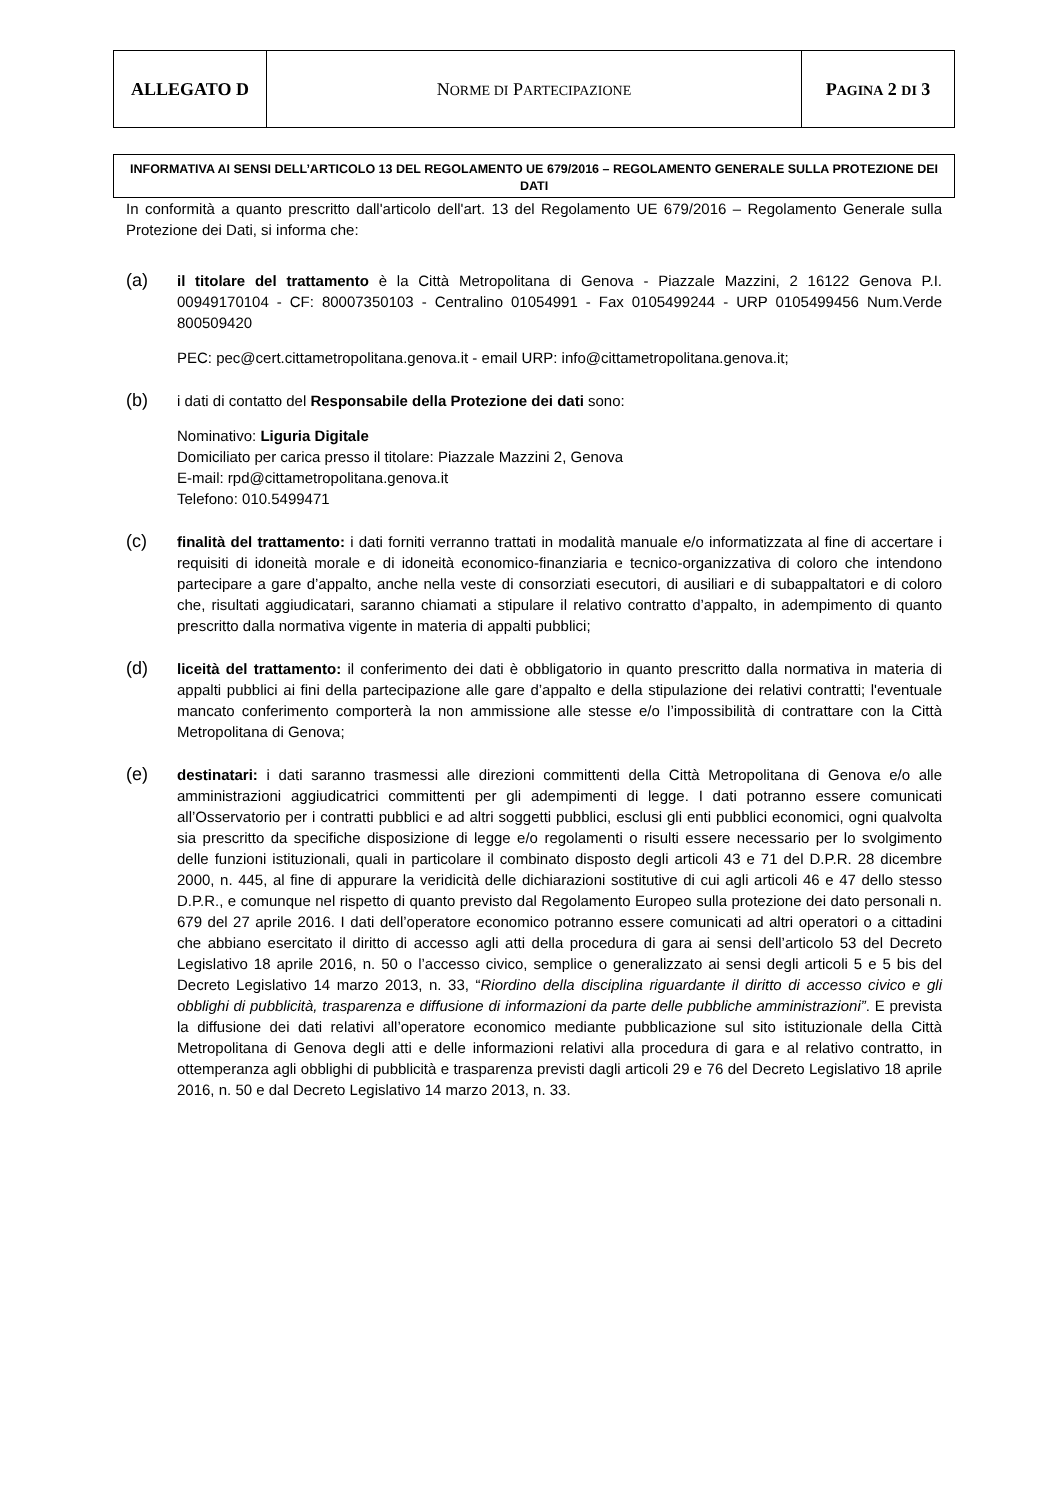| ALLEGATO D | N ORME DI P ARTECIPAZIONE | P AGINA 2 DI 3 |
INFORMATIVA AI SENSI DELL’ARTICOLO 13 DEL REGOLAMENTO UE 679/2016 – REGOLAMENTO GENERALE SULLA PROTEZIONE DEI DATI
In conformità a quanto prescritto dall'articolo dell'art. 13 del Regolamento UE 679/2016 – Regolamento Generale sulla Protezione dei Dati, si informa che:
(a)
il titolare del trattamento è la Città Metropolitana di Genova - Piazzale Mazzini, 2 16122 Genova P.I. 00949170104 - CF: 80007350103 - Centralino 01054991 - Fax 0105499244 - URP 0105499456 Num.Verde 800509420
PEC: pec@cert.cittametropolitana.genova.it - email URP: info@cittametropolitana.genova.it;
(b)
i dati di contatto del Responsabile della Protezione dei dati sono:
Nominativo: Liguria Digitale
Domiciliato per carica presso il titolare: Piazzale Mazzini 2, Genova
E-mail: rpd@cittametropolitana.genova.it
Telefono: 010.5499471
(c)
finalità del trattamento: i dati forniti verranno trattati in modalità manuale e/o informatizzata al fine di accertare i requisiti di idoneità morale e di idoneità economico-finanziaria e tecnico-organizzativa di coloro che intendono partecipare a gare d’appalto, anche nella veste di consorziati esecutori, di ausiliari e di subappaltatori e di coloro che, risultati aggiudicatari, saranno chiamati a stipulare il relativo contratto d’appalto, in adempimento di quanto prescritto dalla normativa vigente in materia di appalti pubblici;
(d)
liceità del trattamento: il conferimento dei dati è obbligatorio in quanto prescritto dalla normativa in materia di appalti pubblici ai fini della partecipazione alle gare d’appalto e della stipulazione dei relativi contratti; l'eventuale mancato conferimento comporterà la non ammissione alle stesse e/o l’impossibilità di contrattare con la Città Metropolitana di Genova;
(e)
destinatari: i dati saranno trasmessi alle direzioni committenti della Città Metropolitana di Genova e/o alle amministrazioni aggiudicatrici committenti per gli adempimenti di legge. I dati potranno essere comunicati all’Osservatorio per i contratti pubblici e ad altri soggetti pubblici, esclusi gli enti pubblici economici, ogni qualvolta sia prescritto da specifiche disposizione di legge e/o regolamenti o risulti essere necessario per lo svolgimento delle funzioni istituzionali, quali in particolare il combinato disposto degli articoli 43 e 71 del D.P.R. 28 dicembre 2000, n. 445, al fine di appurare la veridicità delle dichiarazioni sostitutive di cui agli articoli 46 e 47 dello stesso D.P.R., e comunque nel rispetto di quanto previsto dal Regolamento Europeo sulla protezione dei dato personali n. 679 del 27 aprile 2016. I dati dell’operatore economico potranno essere comunicati ad altri operatori o a cittadini che abbiano esercitato il diritto di accesso agli atti della procedura di gara ai sensi dell’articolo 53 del Decreto Legislativo 18 aprile 2016, n. 50 o l’accesso civico, semplice o generalizzato ai sensi degli articoli 5 e 5 bis del Decreto Legislativo 14 marzo 2013, n. 33, “Riordino della disciplina riguardante il diritto di accesso civico e gli obblighi di pubblicità, trasparenza e diffusione di informazioni da parte delle pubbliche amministrazioni”. E prevista la diffusione dei dati relativi all’operatore economico mediante pubblicazione sul sito istituzionale della Città Metropolitana di Genova degli atti e delle informazioni relativi alla procedura di gara e al relativo contratto, in ottemperanza agli obblighi di pubblicità e trasparenza previsti dagli articoli 29 e 76 del Decreto Legislativo 18 aprile 2016, n. 50 e dal Decreto Legislativo 14 marzo 2013, n. 33.